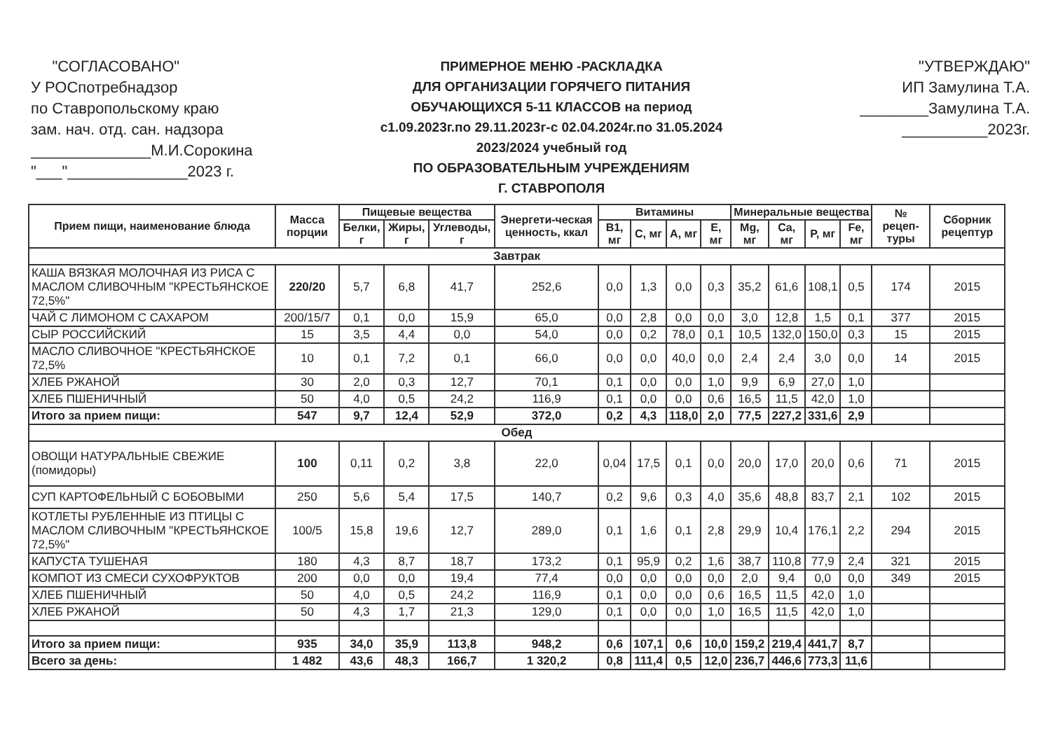"СОГЛАСОВАНО"
У РОСпотребнадзор
по Ставропольскому краю
зам. нач. отд. сан. надзора
______________М.И.Сорокина
"___"______________2023 г.
ПРИМЕРНОЕ МЕНЮ -РАСКЛАДКА
ДЛЯ ОРГАНИЗАЦИИ ГОРЯЧЕГО ПИТАНИЯ
ОБУЧАЮЩИХСЯ 5-11 КЛАССОВ на период
с1.09.2023г.по 29.11.2023г-с 02.04.2024г.по 31.05.2024
2023/2024 учебный год
ПО ОБРАЗОВАТЕЛЬНЫМ УЧРЕЖДЕНИЯМ
Г. СТАВРОПОЛЯ
"УТВЕРЖДАЮ"
ИП Замулина Т.А.
________Замулина Т.А.
__________2023г.
| Прием пищи, наименование блюда | Масса порции | Пищевые вещества | | | Энергети-ческая ценность, ккал | Витамины | | | | Минеральные вещества | | | | № рецеп-туры | Сборник рецептур |
| --- | --- | --- | --- | --- | --- | --- | --- | --- | --- | --- | --- | --- | --- | --- | --- |
| | | Белки, г | Жиры, г | Углеводы, г | | B1, мг | C, мг | A, мг | E, мг | Mg, мг | Ca, мг | P, мг | Fe, мг | | |
| Завтрак | | | | | | | | | | | | | | | |
| КАША ВЯЗКАЯ МОЛОЧНАЯ ИЗ РИСА С МАСЛОМ СЛИВОЧНЫМ "КРЕСТЬЯНСКОЕ 72,5%" | 220/20 | 5,7 | 6,8 | 41,7 | 252,6 | 0,0 | 1,3 | 0,0 | 0,3 | 35,2 | 61,6 | 108,1 | 0,5 | 174 | 2015 |
| ЧАЙ С ЛИМОНОМ С САХАРОМ | 200/15/7 | 0,1 | 0,0 | 15,9 | 65,0 | 0,0 | 2,8 | 0,0 | 0,0 | 3,0 | 12,8 | 1,5 | 0,1 | 377 | 2015 |
| СЫР РОССИЙСКИЙ | 15 | 3,5 | 4,4 | 0,0 | 54,0 | 0,0 | 0,2 | 78,0 | 0,1 | 10,5 | 132,0 | 150,0 | 0,3 | 15 | 2015 |
| МАСЛО СЛИВОЧНОЕ "КРЕСТЬЯНСКОЕ 72,5% | 10 | 0,1 | 7,2 | 0,1 | 66,0 | 0,0 | 0,0 | 40,0 | 0,0 | 2,4 | 2,4 | 3,0 | 0,0 | 14 | 2015 |
| ХЛЕБ РЖАНОЙ | 30 | 2,0 | 0,3 | 12,7 | 70,1 | 0,1 | 0,0 | 0,0 | 1,0 | 9,9 | 6,9 | 27,0 | 1,0 | | |
| ХЛЕБ ПШЕНИЧНЫЙ | 50 | 4,0 | 0,5 | 24,2 | 116,9 | 0,1 | 0,0 | 0,0 | 0,6 | 16,5 | 11,5 | 42,0 | 1,0 | | |
| Итого за прием пищи: | 547 | 9,7 | 12,4 | 52,9 | 372,0 | 0,2 | 4,3 | 118,0 | 2,0 | 77,5 | 227,2 | 331,6 | 2,9 | | |
| Обед | | | | | | | | | | | | | | | |
| ОВОЩИ НАТУРАЛЬНЫЕ СВЕЖИЕ (помидоры) | 100 | 0,11 | 0,2 | 3,8 | 22,0 | 0,04 | 17,5 | 0,1 | 0,0 | 20,0 | 17,0 | 20,0 | 0,6 | 71 | 2015 |
| СУП КАРТОФЕЛЬНЫЙ С БОБОВЫМИ | 250 | 5,6 | 5,4 | 17,5 | 140,7 | 0,2 | 9,6 | 0,3 | 4,0 | 35,6 | 48,8 | 83,7 | 2,1 | 102 | 2015 |
| КОТЛЕТЫ РУБЛЕННЫЕ ИЗ ПТИЦЫ С МАСЛОМ СЛИВОЧНЫМ "КРЕСТЬЯНСКОЕ 72,5%" | 100/5 | 15,8 | 19,6 | 12,7 | 289,0 | 0,1 | 1,6 | 0,1 | 2,8 | 29,9 | 10,4 | 176,1 | 2,2 | 294 | 2015 |
| КАПУСТА ТУШЕНАЯ | 180 | 4,3 | 8,7 | 18,7 | 173,2 | 0,1 | 95,9 | 0,2 | 1,6 | 38,7 | 110,8 | 77,9 | 2,4 | 321 | 2015 |
| КОМПОТ ИЗ СМЕСИ СУХОФРУКТОВ | 200 | 0,0 | 0,0 | 19,4 | 77,4 | 0,0 | 0,0 | 0,0 | 0,0 | 2,0 | 9,4 | 0,0 | 0,0 | 349 | 2015 |
| ХЛЕБ ПШЕНИЧНЫЙ | 50 | 4,0 | 0,5 | 24,2 | 116,9 | 0,1 | 0,0 | 0,0 | 0,6 | 16,5 | 11,5 | 42,0 | 1,0 | | |
| ХЛЕБ РЖАНОЙ | 50 | 4,3 | 1,7 | 21,3 | 129,0 | 0,1 | 0,0 | 0,0 | 1,0 | 16,5 | 11,5 | 42,0 | 1,0 | | |
| Итого за прием пищи: | 935 | 34,0 | 35,9 | 113,8 | 948,2 | 0,6 | 107,1 | 0,6 | 10,0 | 159,2 | 219,4 | 441,7 | 8,7 | | |
| Всего за день: | 1 482 | 43,6 | 48,3 | 166,7 | 1 320,2 | 0,8 | 111,4 | 0,5 | 12,0 | 236,7 | 446,6 | 773,3 | 11,6 | | |